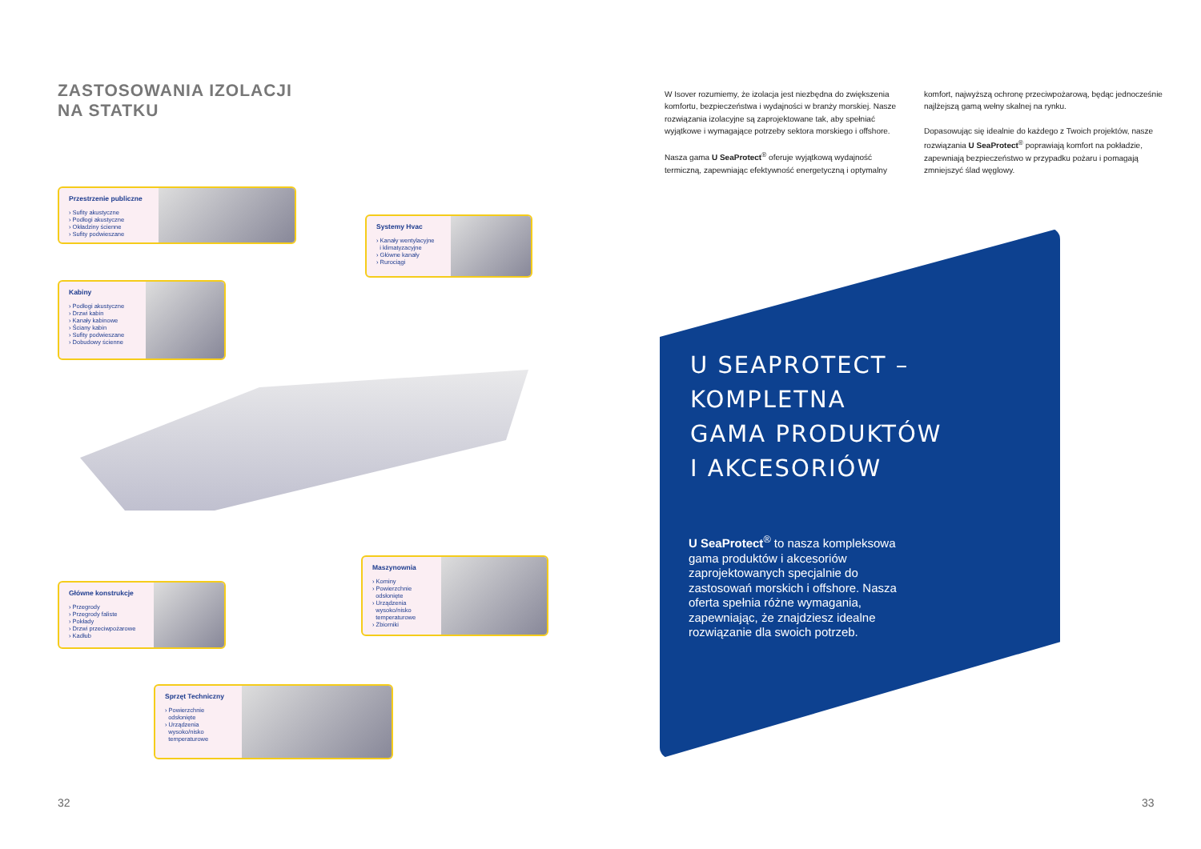ZASTOSOWANIA IZOLACJI
NA STATKU
Przestrzenie publiczne
› Sufity akustyczne
› Podłogi akustyczne
› Okładziny ścienne
› Sufity podwieszane
Systemy Hvac
› Kanały wentylacyjne
i klimatyzacyjne
› Główne kanały
› Rurociągi
Kabiny
› Podłogi akustyczne
› Drzwi kabin
› Kanały kabinowe
› Ściany kabin
› Sufity podwieszane
› Dobudowy ścienne
Maszynownia
› Kominy
› Powierzchnie
odsłonięte
› Urządzenia
wysoko/nisko
temperaturowe
› Zbiorniki
Główne konstrukcje
› Przegrody
› Przegrody faliste
› Pokłady
› Drzwi przeciwpożarowe
› Kadłub
Sprzęt Techniczny
› Powierzchnie
odsłonięte
› Urządzenia
wysoko/nisko
temperaturowe
W Isover rozumiemy, że izolacja jest niezbędna do zwiększenia komfortu, bezpieczeństwa i wydajności w branży morskiej. Nasze rozwiązania izolacyjne są zaprojektowane tak, aby spełniać wyjątkowe i wymagające potrzeby sektora morskiego i offshore.
Nasza gama U SeaProtect<sup>®</sup> oferuje wyjątkową wydajność termiczną, zapewniając efektywność energetyczną i optymalny komfort, najwyższą ochronę przeciwpożarową, będąc jednocześnie najlżejszą gamą wełny skalnej na rynku.
Dopasowując się idealnie do każdego z Twoich projektów, nasze rozwiązania U SeaProtect<sup>®</sup> poprawiają komfort na pokładzie, zapewniają bezpieczeństwo w przypadku pożaru i pomagają zmniejszyć ślad węglowy.
U SEAPROTECT –
KOMPLETNA
GAMA PRODUKTÓW
I AKCESORIÓW
U SeaProtect<sup>®</sup> to nasza kompleksowa gama produktów i akcesoriów zaprojektowanych specjalnie do zastosowań morskich i offshore. Nasza oferta spełnia różne wymagania, zapewniając, że znajdziesz idealne rozwiązanie dla swoich potrzeb.
32 33